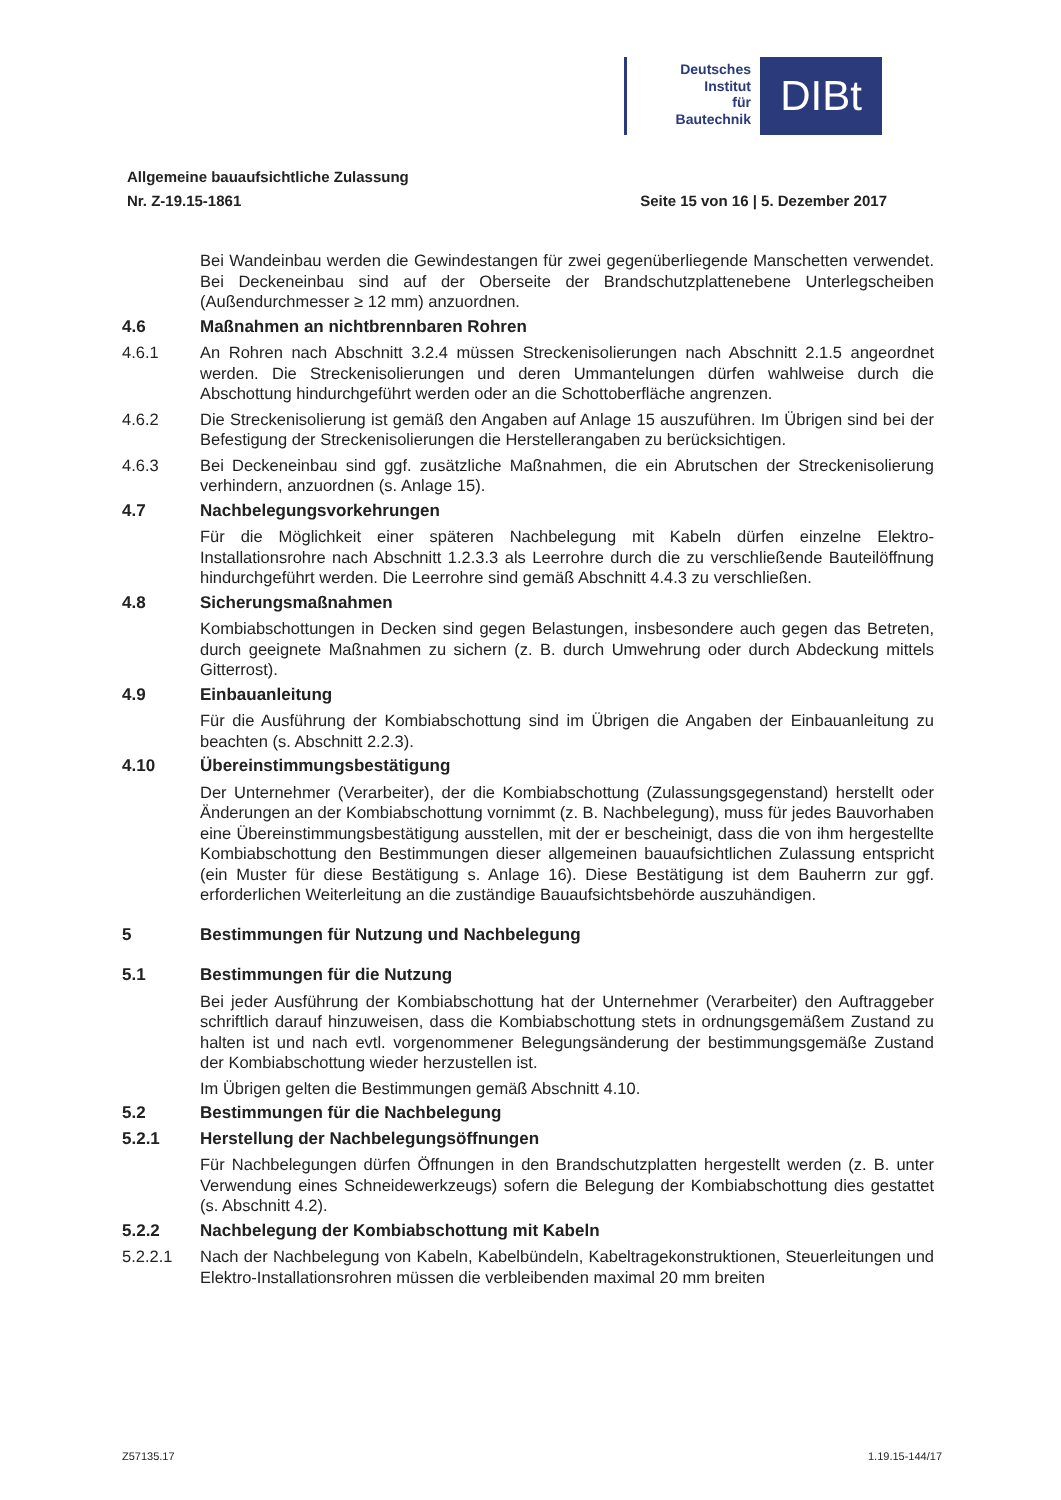Deutsches
Institut
für
Bautechnik
DIBt
Allgemeine bauaufsichtliche Zulassung
Nr. Z-19.15-1861 Seite 15 von 16 | 5. Dezember 2017
Bei Wandeinbau werden die Gewindestangen für zwei gegenüberliegende Manschetten verwendet. Bei Deckeneinbau sind auf der Oberseite der Brandschutzplattenebene Unterlegscheiben (Außendurchmesser ≥ 12 mm) anzuordnen.
4.6 Maßnahmen an nichtbrennbaren Rohren
4.6.1 An Rohren nach Abschnitt 3.2.4 müssen Streckenisolierungen nach Abschnitt 2.1.5 angeordnet werden. Die Streckenisolierungen und deren Ummantelungen dürfen wahlweise durch die Abschottung hindurchgeführt werden oder an die Schottoberfläche angrenzen.
4.6.2 Die Streckenisolierung ist gemäß den Angaben auf Anlage 15 auszuführen. Im Übrigen sind bei der Befestigung der Streckenisolierungen die Herstellerangaben zu berücksichtigen.
4.6.3 Bei Deckeneinbau sind ggf. zusätzliche Maßnahmen, die ein Abrutschen der Streckenisolierung verhindern, anzuordnen (s. Anlage 15).
4.7 Nachbelegungsvorkehrungen
Für die Möglichkeit einer späteren Nachbelegung mit Kabeln dürfen einzelne Elektro-Installationsrohre nach Abschnitt 1.2.3.3 als Leerrohre durch die zu verschließende Bauteilöffnung hindurchgeführt werden. Die Leerrohre sind gemäß Abschnitt 4.4.3 zu verschließen.
4.8 Sicherungsmaßnahmen
Kombiabschottungen in Decken sind gegen Belastungen, insbesondere auch gegen das Betreten, durch geeignete Maßnahmen zu sichern (z. B. durch Umwehrung oder durch Abdeckung mittels Gitterrost).
4.9 Einbauanleitung
Für die Ausführung der Kombiabschottung sind im Übrigen die Angaben der Einbauanleitung zu beachten (s. Abschnitt 2.2.3).
4.10 Übereinstimmungsbestätigung
Der Unternehmer (Verarbeiter), der die Kombiabschottung (Zulassungsgegenstand) herstellt oder Änderungen an der Kombiabschottung vornimmt (z. B. Nachbelegung), muss für jedes Bauvorhaben eine Übereinstimmungsbestätigung ausstellen, mit der er bescheinigt, dass die von ihm hergestellte Kombiabschottung den Bestimmungen dieser allgemeinen bauaufsichtlichen Zulassung entspricht (ein Muster für diese Bestätigung s. Anlage 16). Diese Bestätigung ist dem Bauherrn zur ggf. erforderlichen Weiterleitung an die zuständige Bauaufsichtsbehörde auszuhändigen.
5 Bestimmungen für Nutzung und Nachbelegung
5.1 Bestimmungen für die Nutzung
Bei jeder Ausführung der Kombiabschottung hat der Unternehmer (Verarbeiter) den Auftraggeber schriftlich darauf hinzuweisen, dass die Kombiabschottung stets in ordnungsgemäßem Zustand zu halten ist und nach evtl. vorgenommener Belegungsänderung der bestimmungsgemäße Zustand der Kombiabschottung wieder herzustellen ist.
Im Übrigen gelten die Bestimmungen gemäß Abschnitt 4.10.
5.2 Bestimmungen für die Nachbelegung
5.2.1 Herstellung der Nachbelegungsöffnungen
Für Nachbelegungen dürfen Öffnungen in den Brandschutzplatten hergestellt werden (z. B. unter Verwendung eines Schneidewerkzeugs) sofern die Belegung der Kombiabschottung dies gestattet (s. Abschnitt 4.2).
5.2.2 Nachbelegung der Kombiabschottung mit Kabeln
5.2.2.1 Nach der Nachbelegung von Kabeln, Kabelbündeln, Kabeltragekonstruktionen, Steuerleitungen und Elektro-Installationsrohren müssen die verbleibenden maximal 20 mm breiten
Z57135.17 1.19.15-144/17